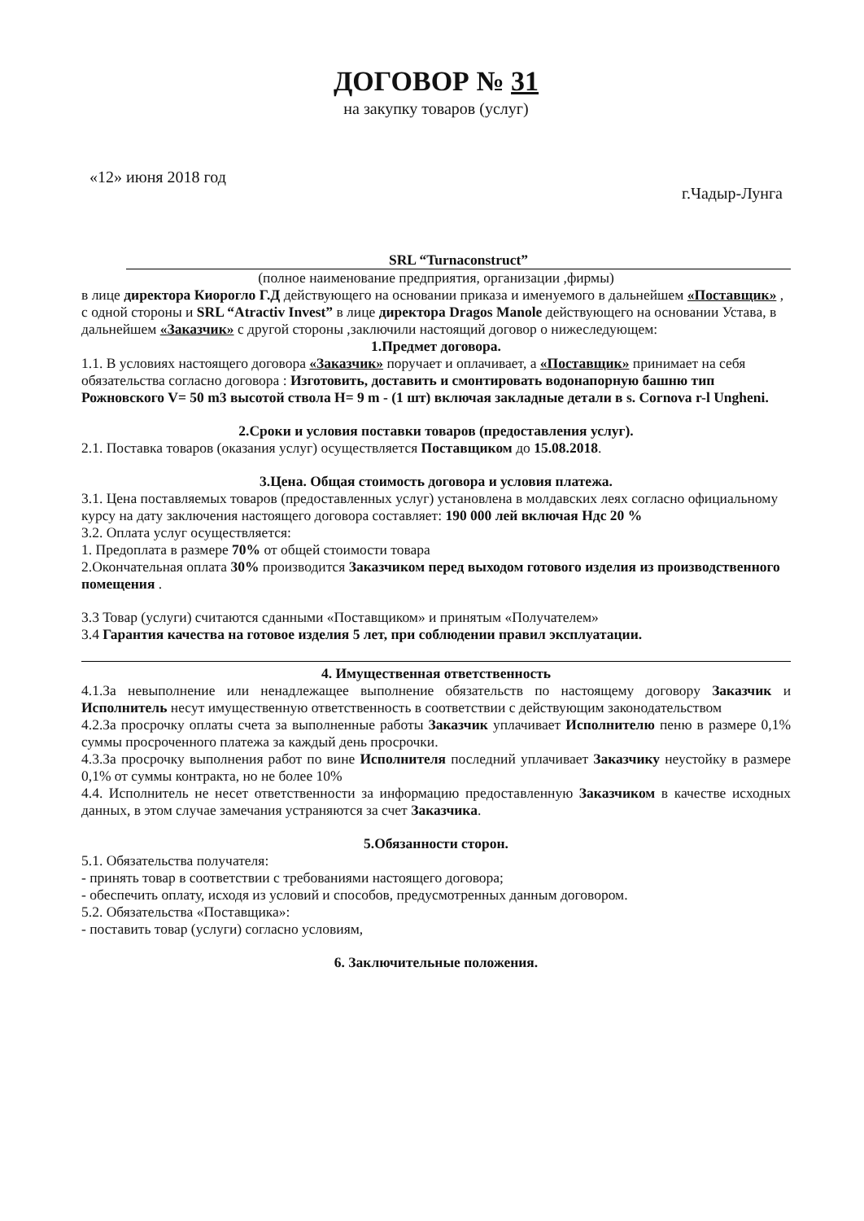ДОГОВОР № 31
на закупку товаров (услуг)
«12» июня 2018 год г.Чадыр-Лунга
SRL “Turnaconstruct”
(полное наименование предприятия, организации ,фирмы)
в лице директора Киорогло Г.Д действующего на основании приказа и именуемого в дальнейшем «Поставщик» , с одной стороны и SRL “Atractiv Invest” в лице директора Dragos Manole действующего на основании Устава, в дальнейшем «Заказчик» с другой стороны ,заключили настоящий договор о нижеследующем:
1.Предмет договора.
1.1. В условиях настоящего договора «Заказчик» поручает и оплачивает, а «Поставщик» принимает на себя обязательства согласно договора : Изготовить, доставить и смонтировать водонапорную башню тип Рожновского V= 50 m3 высотой ствола H= 9 m - (1 шт) включая закладные детали в s. Cornova r-l Ungheni.
2.Сроки и условия поставки товаров (предоставления услуг).
2.1. Поставка товаров (оказания услуг) осуществляется Поставщиком до 15.08.2018.
3.Цена. Общая стоимость договора и условия платежа.
3.1. Цена поставляемых товаров (предоставленных услуг) установлена в молдавских леях согласно официальному курсу на дату заключения настоящего договора составляет: 190 000 лей включая Ндс 20 %
3.2. Оплата услуг осуществляется:
1. Предоплата в размере 70% от общей стоимости товара
2.Окончательная оплата 30% производится Заказчиком перед выходом готового изделия из производственного помещения .
3.3 Товар (услуги) считаются сданными «Поставщиком» и принятым «Получателем»
3.4 Гарантия качества на готовое изделия 5 лет, при соблюдении правил эксплуатации.
4. Имущественная ответственность
4.1.За невыполнение или ненадлежащее выполнение обязательств по настоящему договору Заказчик и Исполнитель несут имущественную ответственность в соответствии с действующим законодательством
4.2.За просрочку оплаты счета за выполненные работы Заказчик уплачивает Исполнителю пеню в размере 0,1% суммы просроченного платежа за каждый день просрочки.
4.3.За просрочку выполнения работ по вине Исполнителя последний уплачивает Заказчику неустойку в размере 0,1% от суммы контракта, но не более 10%
4.4. Исполнитель не несет ответственности за информацию предоставленную Заказчиком в качестве исходных данных, в этом случае замечания устраняются за счет Заказчика.
5.Обязанности сторон.
5.1. Обязательства получателя:
- принять товар в соответствии с требованиями настоящего договора;
- обеспечить оплату, исходя из условий и способов, предусмотренных данным договором.
5.2. Обязательства «Поставщика»:
- поставить товар (услуги) согласно условиям,
6. Заключительные положения.